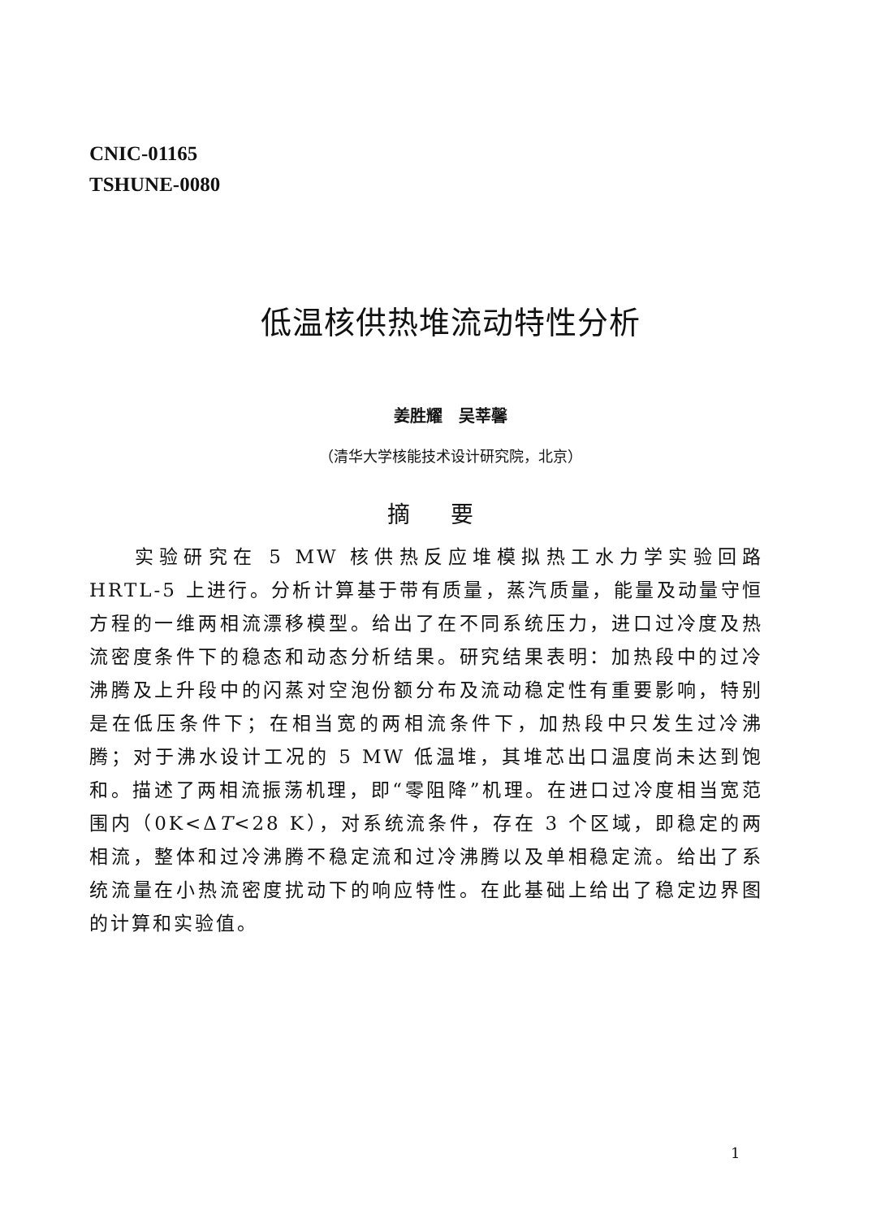CNIC-01165
TSHUNE-0080
低温核供热堆流动特性分析
姜胜耀　吴莘馨
（清华大学核能技术设计研究院，北京）
摘要
实验研究在 5 MW 核供热反应堆模拟热工水力学实验回路 HRTL-5 上进行。分析计算基于带有质量，蒸汽质量，能量及动量守恒方程的一维两相流漂移模型。给出了在不同系统压力，进口过冷度及热流密度条件下的稳态和动态分析结果。研究结果表明：加热段中的过冷沸腾及上升段中的闪蒸对空泡份额分布及流动稳定性有重要影响，特别是在低压条件下；在相当宽的两相流条件下，加热段中只发生过冷沸腾；对于沸水设计工况的 5 MW 低温堆，其堆芯出口温度尚未达到饱和。描述了两相流振荡机理，即“零阻降”机理。在进口过冷度相当宽范围内（0K<ΔT<28 K），对系统流条件，存在 3 个区域，即稳定的两相流，整体和过冷沸腾不稳定流和过冷沸腾以及单相稳定流。给出了系统流量在小热流密度扰动下的响应特性。在此基础上给出了稳定边界图的计算和实验值。
1